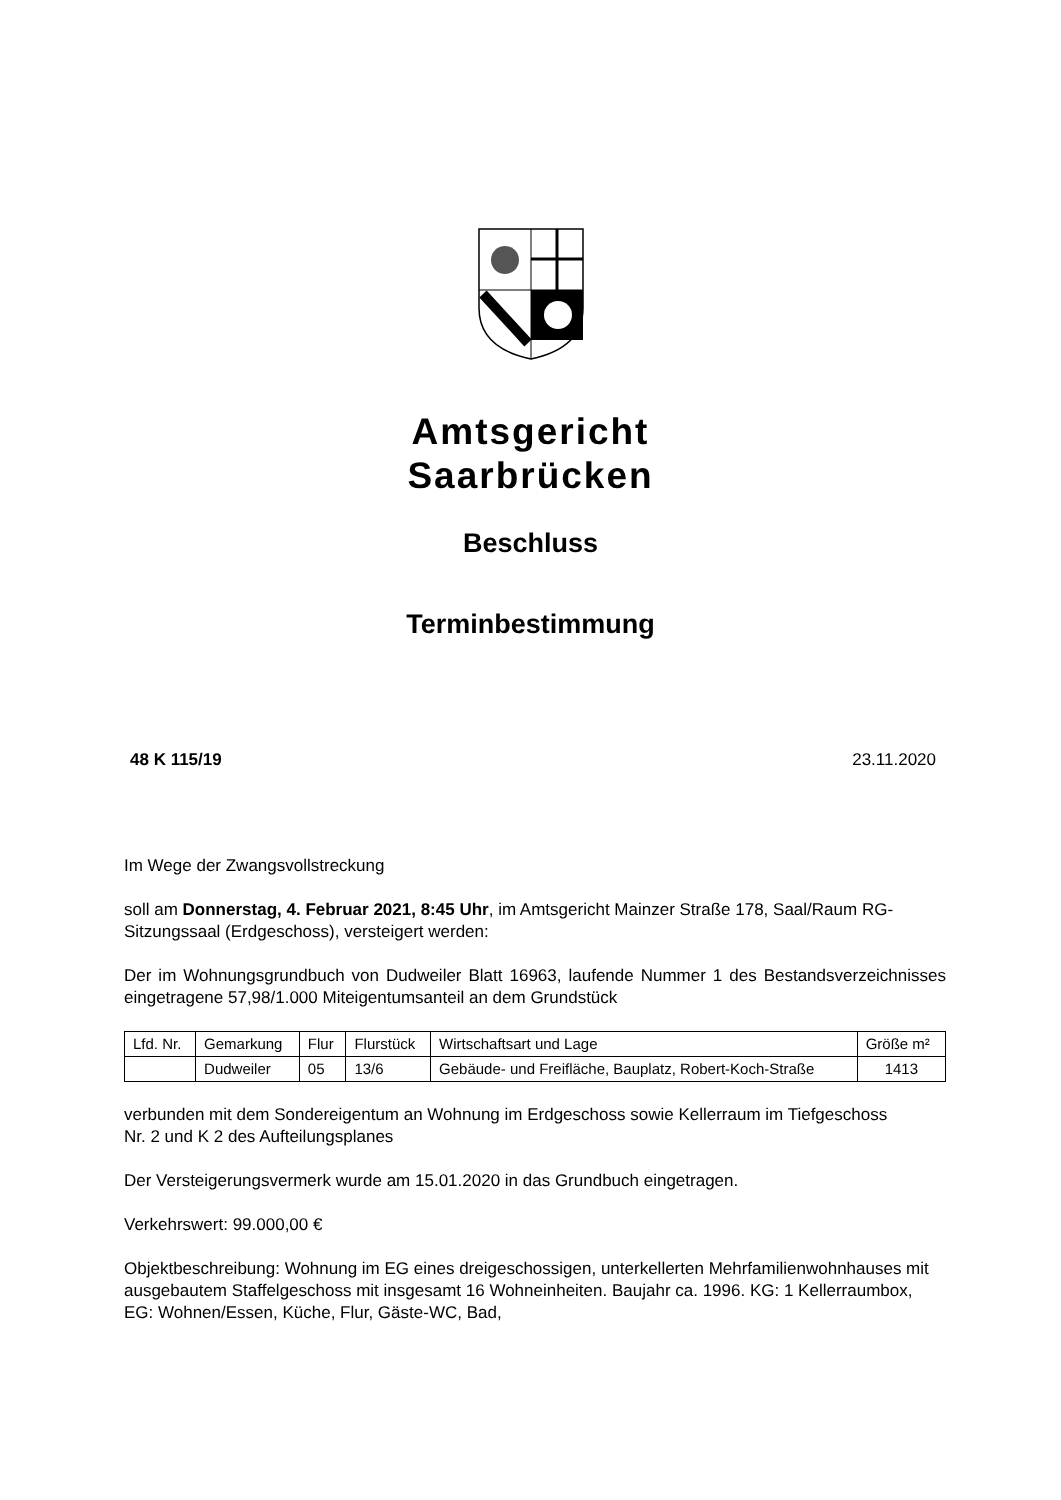Amtsgericht
Saarbrücken
Beschluss
Terminbestimmung
48 K 115/19 23.11.2020
Im Wege der Zwangsvollstreckung
soll am Donnerstag, 4. Februar 2021, 8:45 Uhr, im Amtsgericht Mainzer Straße 178, Saal/Raum RG-Sitzungssaal (Erdgeschoss), versteigert werden:
Der im Wohnungsgrundbuch von Dudweiler Blatt 16963, laufende Nummer 1 des Bestandsverzeichnisses eingetragene 57,98/1.000 Miteigentumsanteil an dem Grundstück
| Lfd. Nr. | Gemarkung | Flur | Flurstück | Wirtschaftsart und Lage | Größe m² |
| --- | --- | --- | --- | --- | --- |
| | Dudweiler | 05 | 13/6 | Gebäude- und Freifläche, Bauplatz, Robert-Koch-Straße | 1413 |
verbunden mit dem Sondereigentum an Wohnung im Erdgeschoss sowie Kellerraum im Tiefgeschoss
Nr. 2 und K 2 des Aufteilungsplanes
Der Versteigerungsvermerk wurde am 15.01.2020 in das Grundbuch eingetragen.
Verkehrswert: 99.000,00 €
Objektbeschreibung: Wohnung im EG eines dreigeschossigen, unterkellerten Mehrfamilienwohnhauses mit ausgebautem Staffelgeschoss mit insgesamt 16 Wohneinheiten. Baujahr ca. 1996. KG: 1 Kellerraumbox, EG: Wohnen/Essen, Küche, Flur, Gäste-WC, Bad,